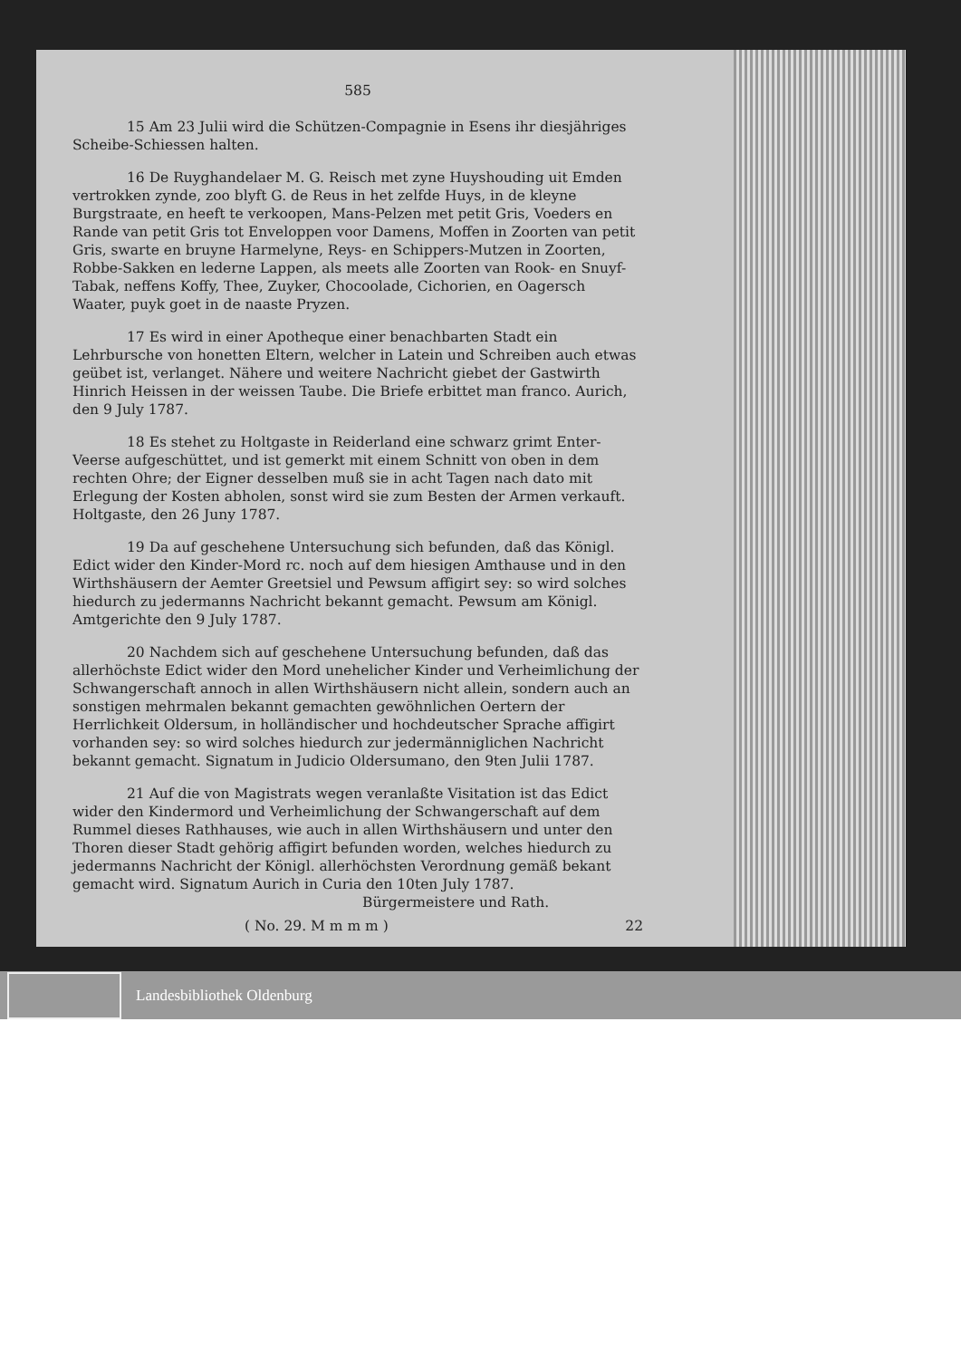585
15 Am 23 Julii wird die Schützen-Compagnie in Esens ihr diesjähriges Scheibe-Schiessen halten.
16 De Ruyghandelaer M. G. Reisch met zyne Huyshouding uit Emden vertrokken zynde, zoo blyft G. de Reus in het zelfde Huys, in de kleyne Burgstraate, en heeft te verkoopen, Mans-Pelzen met petit Gris, Voeders en Rande van petit Gris tot Enveloppen voor Damens, Moffen in Zoorten van petit Gris, swarte en bruyne Harmelyne, Reys- en Schippers-Mutzen in Zoorten, Robbe-Sakken en lederne Lappen, als meets alle Zoorten van Rook- en Snuyf-Tabak, neffens Koffy, Thee, Zuyker, Chocoolade, Cichorien, en Oagersch Waater, puyk goet in de naaste Pryzen.
17 Es wird in einer Apotheque einer benachbarten Stadt ein Lehrbursche von honetten Eltern, welcher in Latein und Schreiben auch etwas geübet ist, verlanget. Nähere und weitere Nachricht giebet der Gastwirth Hinrich Heissen in der weissen Taube. Die Briefe erbittet man franco. Aurich, den 9 July 1787.
18 Es stehet zu Holtgaste in Reiderland eine schwarz grimt Enter-Veerse aufgeschüttet, und ist gemerkt mit einem Schnitt von oben in dem rechten Ohre; der Eigner desselben muß sie in acht Tagen nach dato mit Erlegung der Kosten abholen, sonst wird sie zum Besten der Armen verkauft. Holtgaste, den 26 Juny 1787.
19 Da auf geschehene Untersuchung sich befunden, daß das Königl. Edict wider den Kinder-Mord rc. noch auf dem hiesigen Amthause und in den Wirthshäusern der Aemter Greetsiel und Pewsum affigirt sey: so wird solches hiedurch zu jedermanns Nachricht bekannt gemacht. Pewsum am Königl. Amtgerichte den 9 July 1787.
20 Nachdem sich auf geschehene Untersuchung befunden, daß das allerhöchste Edict wider den Mord unehelicher Kinder und Verheimlichung der Schwangerschaft annoch in allen Wirthshäusern nicht allein, sondern auch an sonstigen mehrmalen bekannt gemachten gewöhnlichen Oertern der Herrlichkeit Oldersum, in holländischer und hochdeutscher Sprache affigirt vorhanden sey: so wird solches hiedurch zur jedermänniglichen Nachricht bekannt gemacht. Signatum in Judicio Oldersumano, den 9ten Julii 1787.
21 Auf die von Magistrats wegen veranlaßte Visitation ist das Edict wider den Kindermord und Verheimlichung der Schwangerschaft auf dem Rummel dieses Rathhauses, wie auch in allen Wirthshäusern und unter den Thoren dieser Stadt gehörig affigirt befunden worden, welches hiedurch zu jedermanns Nachricht der Königl. allerhöchsten Verordnung gemäß bekant gemacht wird. Signatum Aurich in Curia den 10ten July 1787.
Bürgermeistere und Rath.
( No. 29. M m m m ) 22
Landesbibliothek Oldenburg